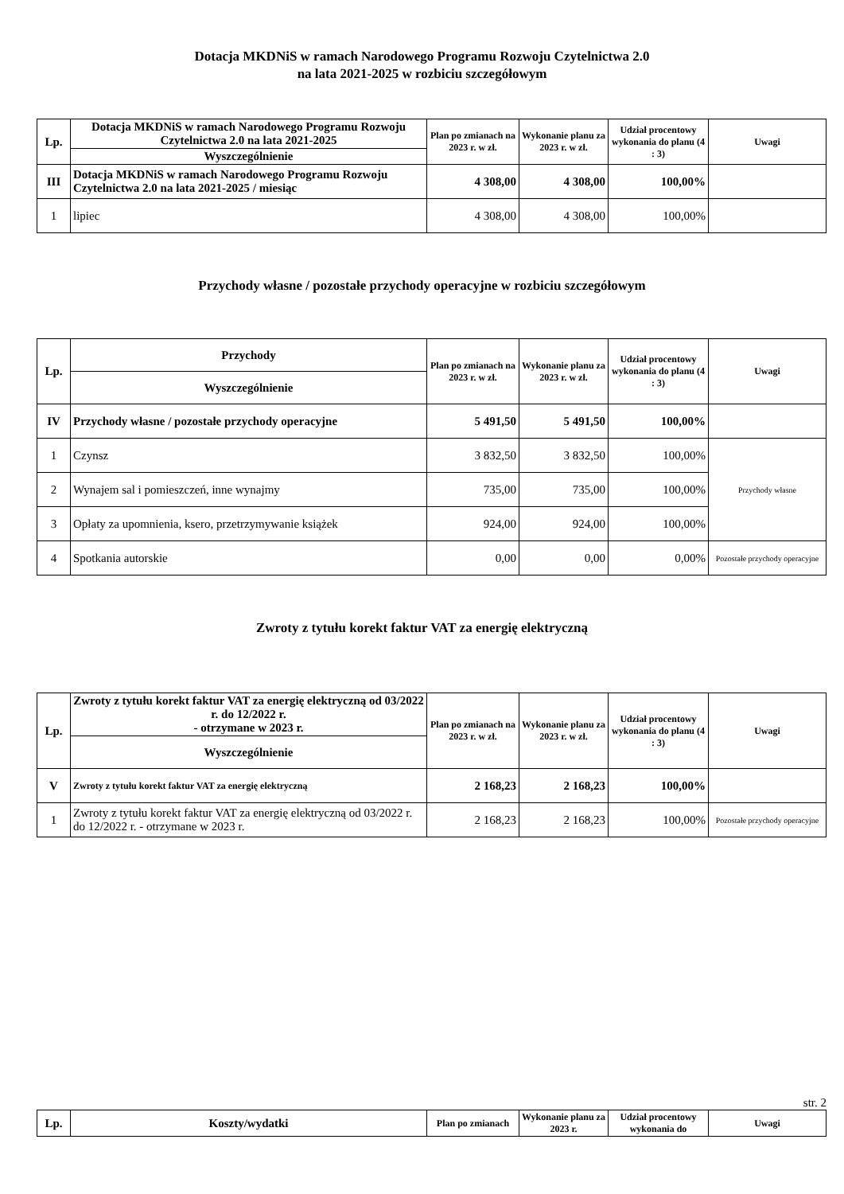Dotacja MKDNiS w ramach Narodowego Programu Rozwoju Czytelnictwa 2.0
na lata 2021-2025 w rozbiciu szczegółowym
| Lp. | Dotacja MKDNiS w ramach Narodowego Programu Rozwoju Czytelnictwa 2.0 na lata 2021-2025 | Plan po zmianach na 2023 r. w zł. | Wykonanie planu za 2023 r. w zł. | Udział procentowy wykonania do planu (4 : 3) | Uwagi |
| --- | --- | --- | --- | --- | --- |
| | Wyszczególnienie | | | | |
| III | Dotacja MKDNiS w ramach Narodowego Programu Rozwoju Czytelnictwa 2.0 na lata 2021-2025 / miesiąc | 4 308,00 | 4 308,00 | 100,00% | |
| 1 | lipiec | 4 308,00 | 4 308,00 | 100,00% | |
Przychody własne / pozostałe przychody operacyjne w rozbiciu szczegółowym
| Lp. | Przychody | Plan po zmianach na 2023 r. w zł. | Wykonanie planu za 2023 r. w zł. | Udział procentowy wykonania do planu (4 : 3) | Uwagi |
| --- | --- | --- | --- | --- | --- |
| | Wyszczególnienie | | | | |
| IV | Przychody własne / pozostałe przychody operacyjne | 5 491,50 | 5 491,50 | 100,00% | |
| 1 | Czynsz | 3 832,50 | 3 832,50 | 100,00% | Przychody własne |
| 2 | Wynajem sal i pomieszczeń, inne wynajmy | 735,00 | 735,00 | 100,00% | |
| 3 | Opłaty za upomnienia, ksero, przetrzymywanie książek | 924,00 | 924,00 | 100,00% | |
| 4 | Spotkania autorskie | 0,00 | 0,00 | 0,00% | Pozostałe przychody operacyjne |
Zwroty z tytułu korekt faktur VAT za energię elektryczną
| Lp. | Zwroty z tytułu korekt faktur VAT za energię elektryczną od 03/2022 r. do 12/2022 r. - otrzymane w 2023 r. | Plan po zmianach na 2023 r. w zł. | Wykonanie planu za 2023 r. w zł. | Udział procentowy wykonania do planu (4 : 3) | Uwagi |
| --- | --- | --- | --- | --- | --- |
| | Wyszczególnienie | | | | |
| V | Zwroty z tytułu korekt faktur VAT za energię elektryczną | 2 168,23 | 2 168,23 | 100,00% | |
| 1 | Zwroty z tytułu korekt faktur VAT za energię elektryczną od 03/2022 r. do 12/2022 r. - otrzymane w 2023 r. | 2 168,23 | 2 168,23 | 100,00% | Pozostałe przychody operacyjne |
str. 2
| Lp. | Koszty/wydatki | Plan po zmianach | Wykonanie planu za 2023 r. | Udział procentowy wykonania do | Uwagi |
| --- | --- | --- | --- | --- | --- |